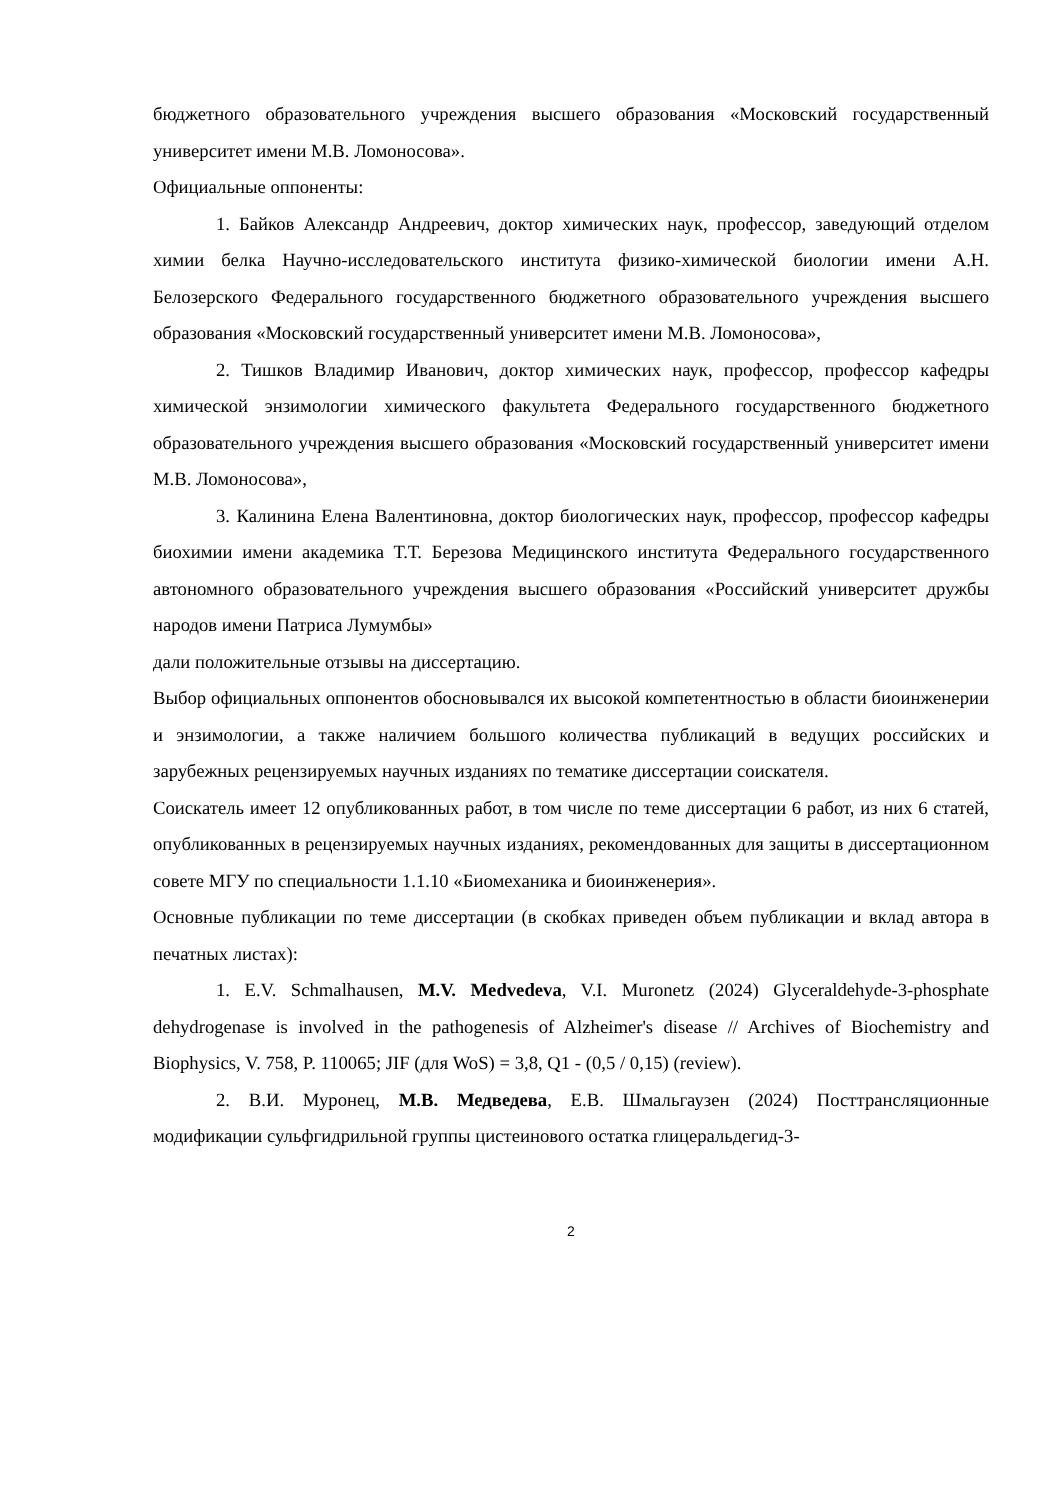бюджетного образовательного учреждения высшего образования «Московский государственный университет имени М.В. Ломоносова».
Официальные оппоненты:
1. Байков Александр Андреевич, доктор химических наук, профессор, заведующий отделом химии белка Научно-исследовательского института физико-химической биологии имени А.Н. Белозерского Федерального государственного бюджетного образовательного учреждения высшего образования «Московский государственный университет имени М.В. Ломоносова»,
2. Тишков Владимир Иванович, доктор химических наук, профессор, профессор кафедры химической энзимологии химического факультета Федерального государственного бюджетного образовательного учреждения высшего образования «Московский государственный университет имени М.В. Ломоносова»,
3. Калинина Елена Валентиновна, доктор биологических наук, профессор, профессор кафедры биохимии имени академика Т.Т. Березова Медицинского института Федерального государственного автономного образовательного учреждения высшего образования «Российский университет дружбы народов имени Патриса Лумумбы»
дали положительные отзывы на диссертацию.
Выбор официальных оппонентов обосновывался их высокой компетентностью в области биоинженерии и энзимологии, а также наличием большого количества публикаций в ведущих российских и зарубежных рецензируемых научных изданиях по тематике диссертации соискателя.
Соискатель имеет 12 опубликованных работ, в том числе по теме диссертации 6 работ, из них 6 статей, опубликованных в рецензируемых научных изданиях, рекомендованных для защиты в диссертационном совете МГУ по специальности 1.1.10 «Биомеханика и биоинженерия».
Основные публикации по теме диссертации (в скобках приведен объем публикации и вклад автора в печатных листах):
1. E.V. Schmalhausen, M.V. Medvedeva, V.I. Muronetz (2024) Glyceraldehyde-3-phosphate dehydrogenase is involved in the pathogenesis of Alzheimer's disease // Archives of Biochemistry and Biophysics, V. 758, P. 110065; JIF (для WoS) = 3,8, Q1 - (0,5 / 0,15) (review).
2. В.И. Муронец, М.В. Медведева, Е.В. Шмальгаузен (2024) Посттрансляционные модификации сульфгидрильной группы цистеинового остатка глицеральдегид-3-
2